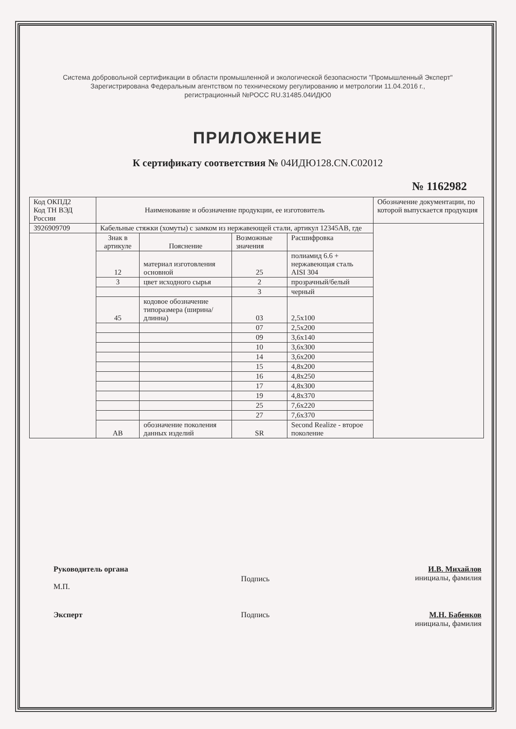Система добровольной сертификации в области промышленной и экологической безопасности "Промышленный Эксперт"
Зарегистрирована Федеральным агентством по техническому регулированию и метрологии 11.04.2016 г.,
регистрационный №РОСС RU.31485.04ИДЮ0
ПРИЛОЖЕНИЕ
К сертификату соответствия № 04ИДЮ128.CN.C02012
№ 1162982
| Код ОКПД2 Код ТН ВЭД России | Наименование и обозначение продукции, ее изготовитель | | | | Обозначение документации, по которой выпускается продукция |
| 3926909709 | Кабельные стяжки (хомуты) с замком из нержавеющей стали, артикул 12345АВ, где | | | | |
| | Знак в артикуле | Пояснение | Возможные значения | Расшифровка | |
| | 12 | материал изготовления основной | 25 | полиамид 6.6 + нержавеющая сталь AISI 304 | |
| | 3 | цвет исходного сырья | 2 | прозрачный/белый | |
| | | | 3 | черный | |
| | 45 | кодовое обозначение типоразмера (ширина/длинна) | 03 | 2,5x100 | |
| | | | 07 | 2,5x200 | |
| | | | 09 | 3,6x140 | |
| | | | 10 | 3,6x300 | |
| | | | 14 | 3,6x200 | |
| | | | 15 | 4,8x200 | |
| | | | 16 | 4,8x250 | |
| | | | 17 | 4,8x300 | |
| | | | 19 | 4,8x370 | |
| | | | 25 | 7,6x220 | |
| | | | 27 | 7,6x370 | |
| | АВ | обозначение поколения данных изделий | SR | Second Realize - второе поколение | |
Руководитель органа
М.П.
Подпись
И.В. Михайлов
инициалы, фамилия
Эксперт
Подпись
М.Н. Бабенков
инициалы, фамилия